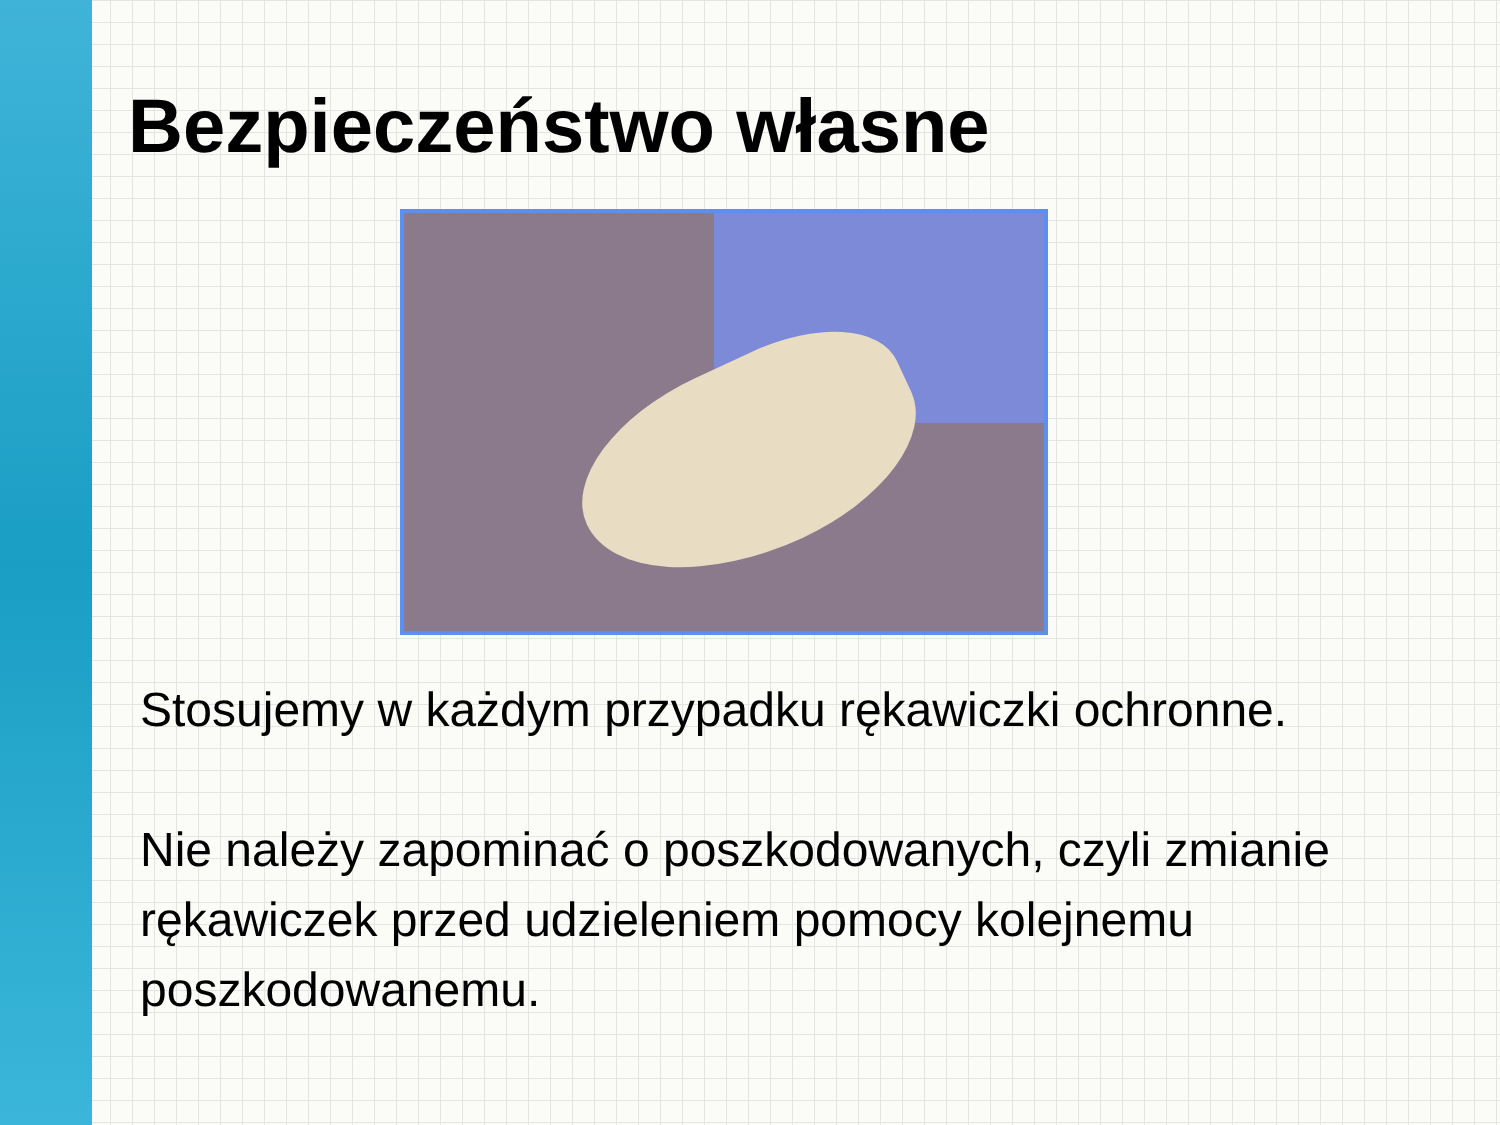Bezpieczeństwo własne
Stosujemy w każdym przypadku rękawiczki ochronne.
Nie należy zapominać o poszkodowanych, czyli zmianie rękawiczek przed udzieleniem pomocy kolejnemu poszkodowanemu.